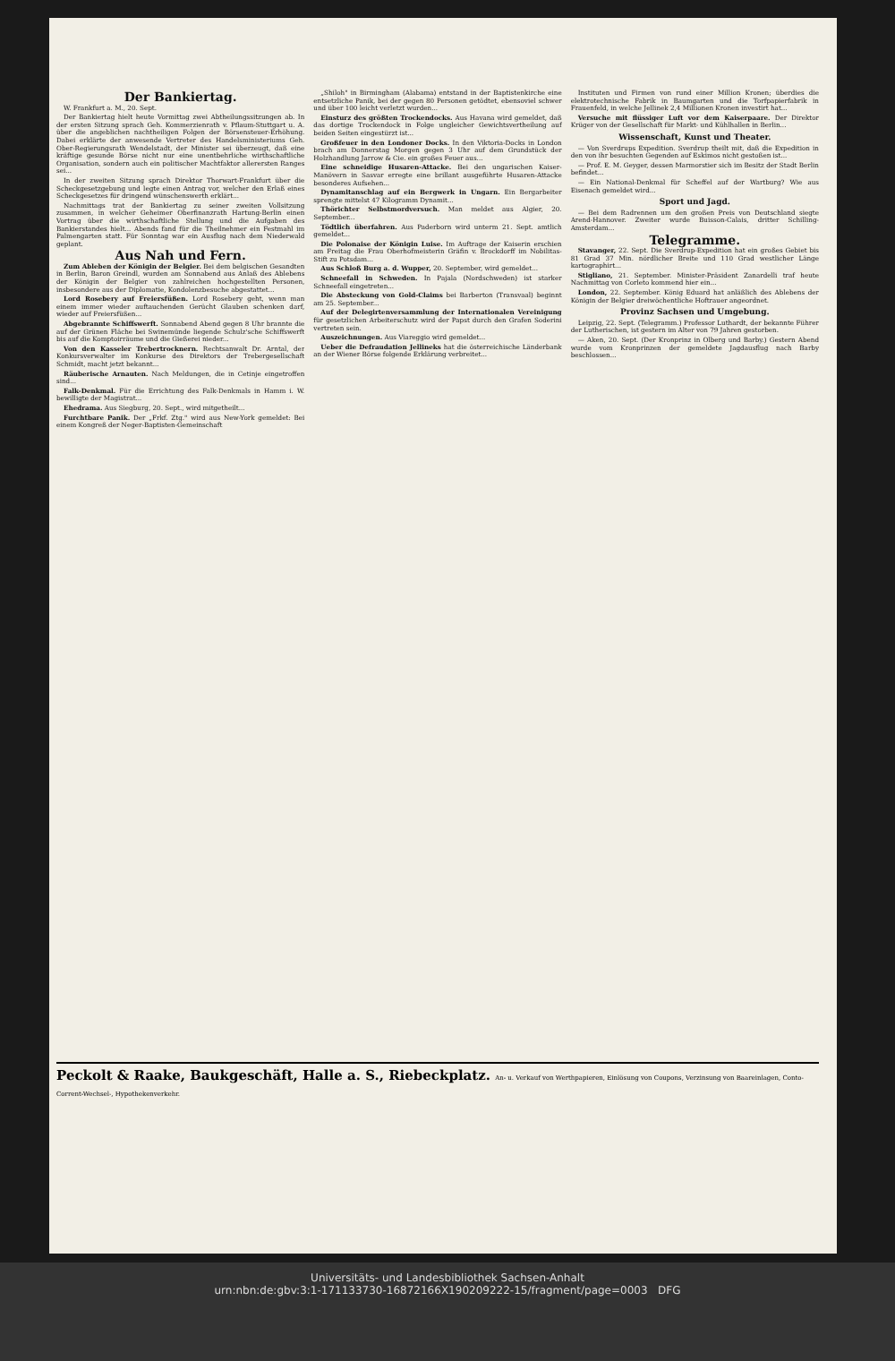Der Bankiertag.
W. Frankfurt a. M., 20. Sept.
Der Bankiertag hielt heute Vormittag zwei Abtheilungssitzungen ab. In der ersten Sitzung sprach Geh. Kommerzienrath v. Pflaum-Stuttgart u. A. über die angeblichen nachtheiligen Folgen der Börsensteuer-Erhöhung. Dabei erklärte der anwesende Vertreter des Handelsministeriums Geh. Ober-Regierungsrath Wendelstadt, der Minister sei überzeugt, daß eine kräftige gesunde Börse nicht nur eine unentbehrliche wirthschaftliche Organisation, sondern auch ein politischer Machtfaktor allerersten Ranges sei...
In der zweiten Sitzung sprach Direktor Thorwart-Frankfurt über die Scheckgesetzgebung und legte einen Antrag vor, welcher den Erlaß eines Scheckgesetzes für dringend wünschenswerth erklärt...
Nachmittags trat der Bankiertag zu seiner zweiten Vollsitzung zusammen, in welcher Geheimer Oberfinanzrath Hartung-Berlin einen Vortrag über die wirthschaftliche Stellung und die Aufgaben des Bankierstandes hielt... Abends fand für die Theilnehmer ein Festmahl im Palmengarten statt. Für Sonntag war ein Ausflug nach dem Niederwald geplant.
Aus Nah und Fern.
Zum Ableben der Königin der Belgier. Bei dem belgischen Gesandten in Berlin, Baron Greindl, wurden am Sonnabend aus Anlaß des Ablebens der Königin der Belgier von zahlreichen hochgestellten Personen, insbesondere aus der Diplomatie, Kondolenzbesuche abgestattet...
Lord Rosebery auf Freiersfüßen. Lord Rosebery geht, wenn man einem immer wieder auftauchenden Gerücht Glauben schenken darf, wieder auf Freiersfüßen...
Abgebrannte Schiffswerft. Sonnabend Abend gegen 8 Uhr brannte die auf der Grünen Fläche bei Swinemünde liegende Schulz'sche Schiffswerft bis auf die Komptoirräume und die Gießerei nieder...
Von den Kasseler Trebertrocknern. Rechtsanwalt Dr. Arntal, der Konkursverwalter im Konkurse des Direktors der Trebergesellschaft Schmidt, macht jetzt bekannt...
Räuberische Arnauten. Nach Meldungen, die in Cetinje eingetroffen sind...
Falk-Denkmal. Für die Errichtung des Falk-Denkmals in Hamm i. W. bewilligte der Magistrat...
Ehedrama. Aus Siegburg, 20. Sept., wird mitgetheilt...
Furchtbare Panik. Der „Frkf. Ztg." wird aus New-York gemeldet: Bei einem Kongreß der Neger-Baptisten-Gemeinschaft
„Shiloh" in Birmingham (Alabama) entstand in der Baptistenkirche eine entsetzliche Panik, bei der gegen 80 Personen getödtet, ebensoviel schwer und über 100 leicht verletzt wurden...
Einsturz des größten Trockendocks. Aus Havana wird gemeldet, daß das dortige Trockendock in Folge ungleicher Gewichtsvertheilung auf beiden Seiten eingestürzt ist...
Großfeuer in den Londoner Docks. In den Viktoria-Docks in London brach am Donnerstag Morgen gegen 3 Uhr auf dem Grundstück der Holzhandlung Jarrow & Cie. ein großes Feuer aus...
Eine schneidige Husaren-Attacke. Bei den ungarischen Kaiser-Manövern in Sasvar erregte eine brillant ausgeführte Husaren-Attacke besonderes Aufsehen...
Dynamitanschlag auf ein Bergwerk in Ungarn. Ein Bergarbeiter sprengte mittelst 47 Kilogramm Dynamit...
Thörichter Selbstmordversuch. Man meldet aus Algier, 20. September...
Tödtlich überfahren. Aus Paderborn wird unterm 21. Sept. amtlich gemeldet...
Die Polonaise der Königin Luise. Im Auftrage der Kaiserin erschien am Freitag die Frau Oberhofmeisterin Gräfin v. Brockdorff im Nobilitas-Stift zu Potsdam...
Aus Schloß Burg a. d. Wupper, 20. September, wird gemeldet...
Schneefall in Schweden. In Pajala (Nordschweden) ist starker Schneefall eingetreten...
Die Absteckung von Gold-Claims bei Barberton (Transvaal) beginnt am 25. September...
Auf der Delegirtenversammlung der Internationalen Vereinigung für gesetzlichen Arbeiterschutz wird der Papst durch den Grafen Soderini vertreten sein.
Auszeichnungen. Aus Viareggio wird gemeldet...
Ueber die Defraudation Jellineks hat die österreichische Länderbank an der Wiener Börse folgende Erklärung verbreitet...
Instituten und Firmen von rund einer Million Kronen; überdies die elektrotechnische Fabrik in Baumgarten und die Torfpapierfabrik in Frauenfeld, in welche Jellinek 2,4 Millionen Kronen investirt hat...
Versuche mit flüssiger Luft vor dem Kaiserpaare. Der Direktor Krüger von der Gesellschaft für Markt- und Kühlhallen in Berlin...
Wissenschaft, Kunst und Theater.
— Von Sverdrups Expedition. Sverdrup theilt mit, daß die Expedition in den von ihr besuchten Gegenden auf Eskimos nicht gestoßen ist...
— Prof. E. M. Geyger, dessen Marmorstier sich im Besitz der Stadt Berlin befindet...
— Ein National-Denkmal für Scheffel auf der Wartburg? Wie aus Eisenach gemeldet wird...
Sport und Jagd.
— Bei dem Radrennen um den großen Preis von Deutschland siegte Arend-Hannover. Zweiter wurde Buisson-Calais, dritter Schilling-Amsterdam...
Telegramme.
Stavanger, 22. Sept. Die Sverdrup-Expedition hat ein großes Gebiet bis 81 Grad 37 Min. nördlicher Breite und 110 Grad westlicher Länge kartographirt...
Stigliano, 21. September. Minister-Präsident Zanardelli traf heute Nachmittag von Corleto kommend hier ein...
London, 22. September. König Eduard hat anläßlich des Ablebens der Königin der Belgier dreiwöchentliche Hoftrauer angeordnet.
Provinz Sachsen und Umgebung.
Leipzig, 22. Sept. (Telegramm.) Professor Luthardt, der bekannte Führer der Lutherischen, ist gestern im Alter von 79 Jahren gestorben.
— Aken, 20. Sept. (Der Kronprinz in Olberg und Barby.) Gestern Abend wurde vom Kronprinzen der gemeldete Jagdausflug nach Barby beschlossen...
Peckolt & Raake, Baukgeschäft, Halle a. S., Riebeckplatz. An- u. Verkauf von Werthpapieren, Einlösung von Coupons, Verzinsung von Baareinlagen, Conto-Corrent-Wechsel-, Hypothekenverkehr.
Universitäts- und Landesbibliothek Sachsen-Anhalt
urn:nbn:de:gbv:3:1-171133730-16872166X190209222-15/fragment/page=0003 DFG